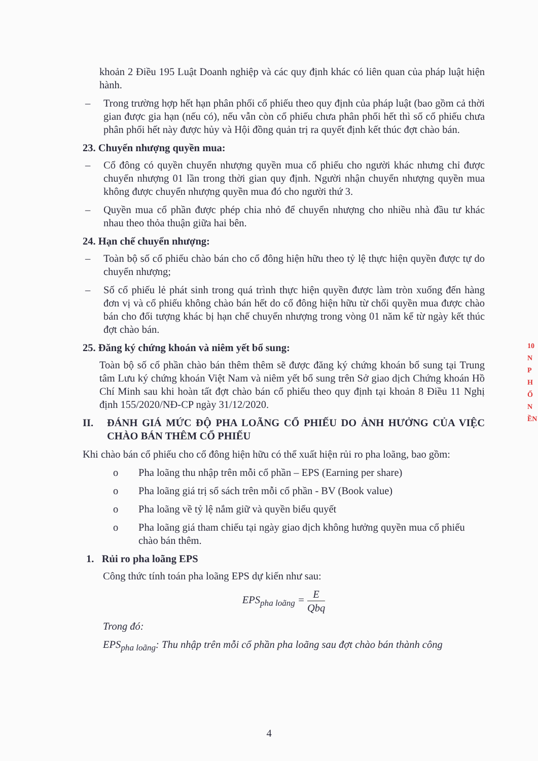khoản 2 Điều 195 Luật Doanh nghiệp và các quy định khác có liên quan của pháp luật hiện hành.
– Trong trường hợp hết hạn phân phối cổ phiếu theo quy định của pháp luật (bao gồm cả thời gian được gia hạn (nếu có), nếu vẫn còn cổ phiếu chưa phân phối hết thì số cổ phiếu chưa phân phối hết này được hủy và Hội đồng quản trị ra quyết định kết thúc đợt chào bán.
23. Chuyển nhượng quyền mua:
– Cổ đông có quyền chuyển nhượng quyền mua cổ phiếu cho người khác nhưng chỉ được chuyển nhượng 01 lần trong thời gian quy định. Người nhận chuyển nhượng quyền mua không được chuyển nhượng quyền mua đó cho người thứ 3.
– Quyền mua cổ phần được phép chia nhỏ để chuyển nhượng cho nhiều nhà đầu tư khác nhau theo thỏa thuận giữa hai bên.
24. Hạn chế chuyển nhượng:
– Toàn bộ số cổ phiếu chào bán cho cổ đông hiện hữu theo tỷ lệ thực hiện quyền được tự do chuyển nhượng;
– Số cổ phiếu lẻ phát sinh trong quá trình thực hiện quyền được làm tròn xuống đến hàng đơn vị và cổ phiếu không chào bán hết do cổ đông hiện hữu từ chối quyền mua được chào bán cho đối tượng khác bị hạn chế chuyển nhượng trong vòng 01 năm kể từ ngày kết thúc đợt chào bán.
25. Đăng ký chứng khoán và niêm yết bổ sung:
Toàn bộ số cổ phần chào bán thêm thêm sẽ được đăng ký chứng khoán bổ sung tại Trung tâm Lưu ký chứng khoán Việt Nam và niêm yết bổ sung trên Sở giao dịch Chứng khoán Hồ Chí Minh sau khi hoàn tất đợt chào bán cổ phiếu theo quy định tại khoản 8 Điều 11 Nghị định 155/2020/NĐ-CP ngày 31/12/2020.
II. ĐÁNH GIÁ MỨC ĐỘ PHA LOÃNG CỔ PHIẾU DO ẢNH HƯỞNG CỦA VIỆC CHÀO BÁN THÊM CỔ PHIẾU
Khi chào bán cổ phiếu cho cổ đông hiện hữu có thể xuất hiện rủi ro pha loãng, bao gồm:
o Pha loãng thu nhập trên mỗi cổ phần – EPS (Earning per share)
o Pha loãng giá trị sổ sách trên mỗi cổ phần - BV (Book value)
o Pha loãng về tỷ lệ nắm giữ và quyền biểu quyết
o Pha loãng giá tham chiếu tại ngày giao dịch không hưởng quyền mua cổ phiếu chào bán thêm.
1. Rủi ro pha loãng EPS
Công thức tính toán pha loãng EPS dự kiến như sau:
EPS<sub>pha loãng</sub> = E Qbq
Trong đó:
EPS<sub>pha loãng</sub>: Thu nhập trên mỗi cổ phần pha loãng sau đợt chào bán thành công
4
10
N
P
H
Ố
N
ỀN